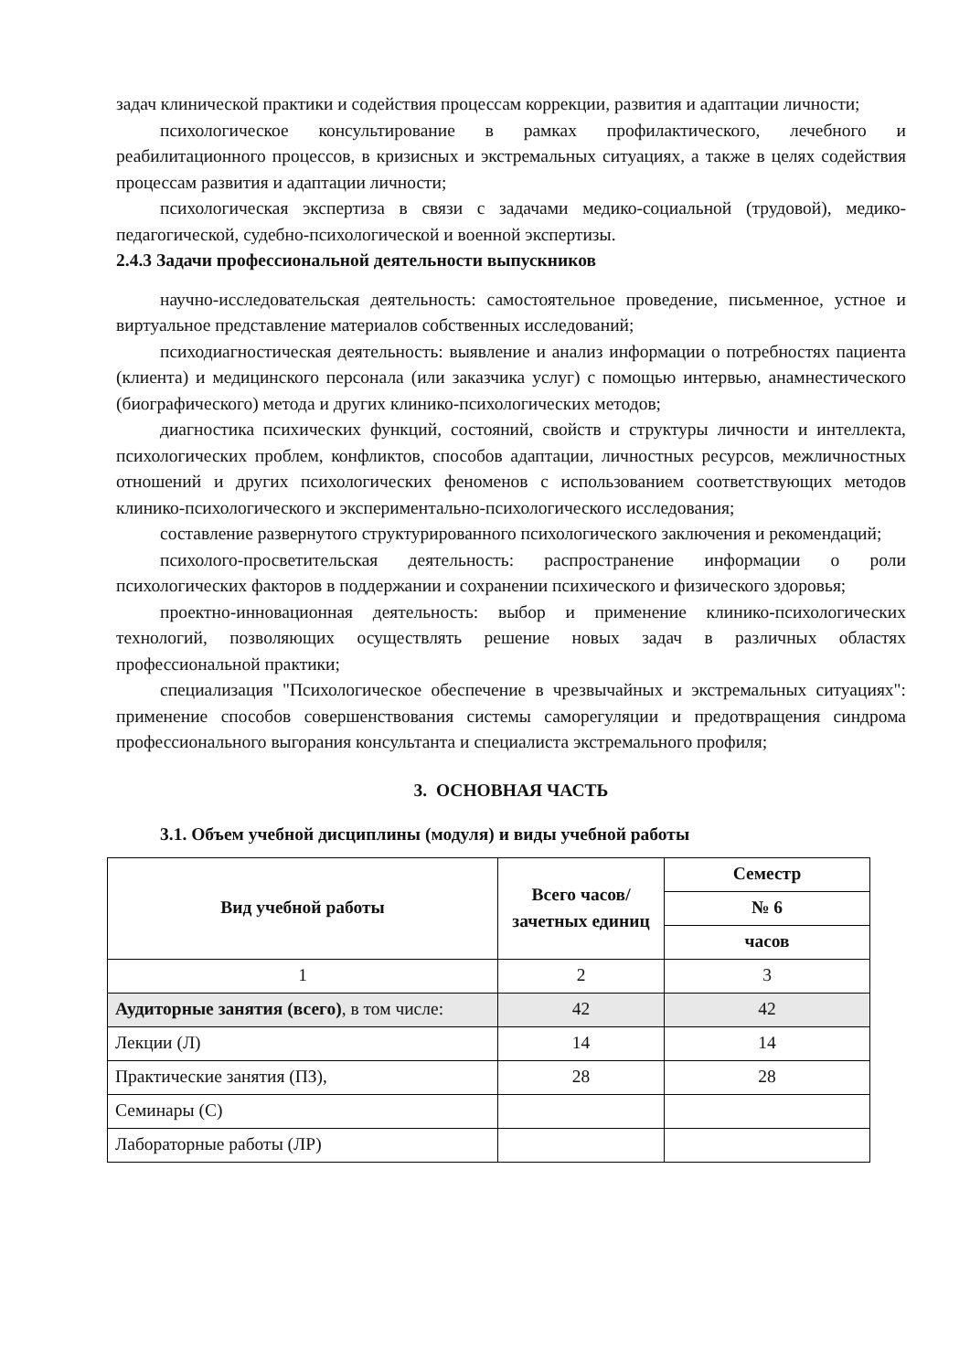задач клинической практики и содействия процессам коррекции, развития и адаптации личности;
психологическое консультирование в рамках профилактического, лечебного и реабилитационного процессов, в кризисных и экстремальных ситуациях, а также в целях содействия процессам развития и адаптации личности;
психологическая экспертиза в связи с задачами медико-социальной (трудовой), медико-педагогической, судебно-психологической и военной экспертизы.
2.4.3 Задачи профессиональной деятельности выпускников
научно-исследовательская деятельность: самостоятельное проведение, письменное, устное и виртуальное представление материалов собственных исследований;
психодиагностическая деятельность: выявление и анализ информации о потребностях пациента (клиента) и медицинского персонала (или заказчика услуг) с помощью интервью, анамнестического (биографического) метода и других клинико-психологических методов;
диагностика психических функций, состояний, свойств и структуры личности и интеллекта, психологических проблем, конфликтов, способов адаптации, личностных ресурсов, межличностных отношений и других психологических феноменов с использованием соответствующих методов клинико-психологического и экспериментально-психологического исследования;
составление развернутого структурированного психологического заключения и рекомендаций;
психолого-просветительская деятельность: распространение информации о роли психологических факторов в поддержании и сохранении психического и физического здоровья;
проектно-инновационная деятельность: выбор и применение клинико-психологических технологий, позволяющих осуществлять решение новых задач в различных областях профессиональной практики;
специализация "Психологическое обеспечение в чрезвычайных и экстремальных ситуациях": применение способов совершенствования системы саморегуляции и предотвращения синдрома профессионального выгорания консультанта и специалиста экстремального профиля;
3. ОСНОВНАЯ ЧАСТЬ
3.1. Объем учебной дисциплины (модуля) и виды учебной работы
| Вид учебной работы | Всего часов/ зачетных единиц | Семестр |
| --- | --- | --- |
| | | № 6 |
| | | часов |
| 1 | 2 | 3 |
| Аудиторные занятия (всего) , в том числе: | 42 | 42 |
| Лекции (Л) | 14 | 14 |
| Практические занятия (ПЗ), | 28 | 28 |
| Семинары (С) | | |
| Лабораторные работы (ЛР) | | |